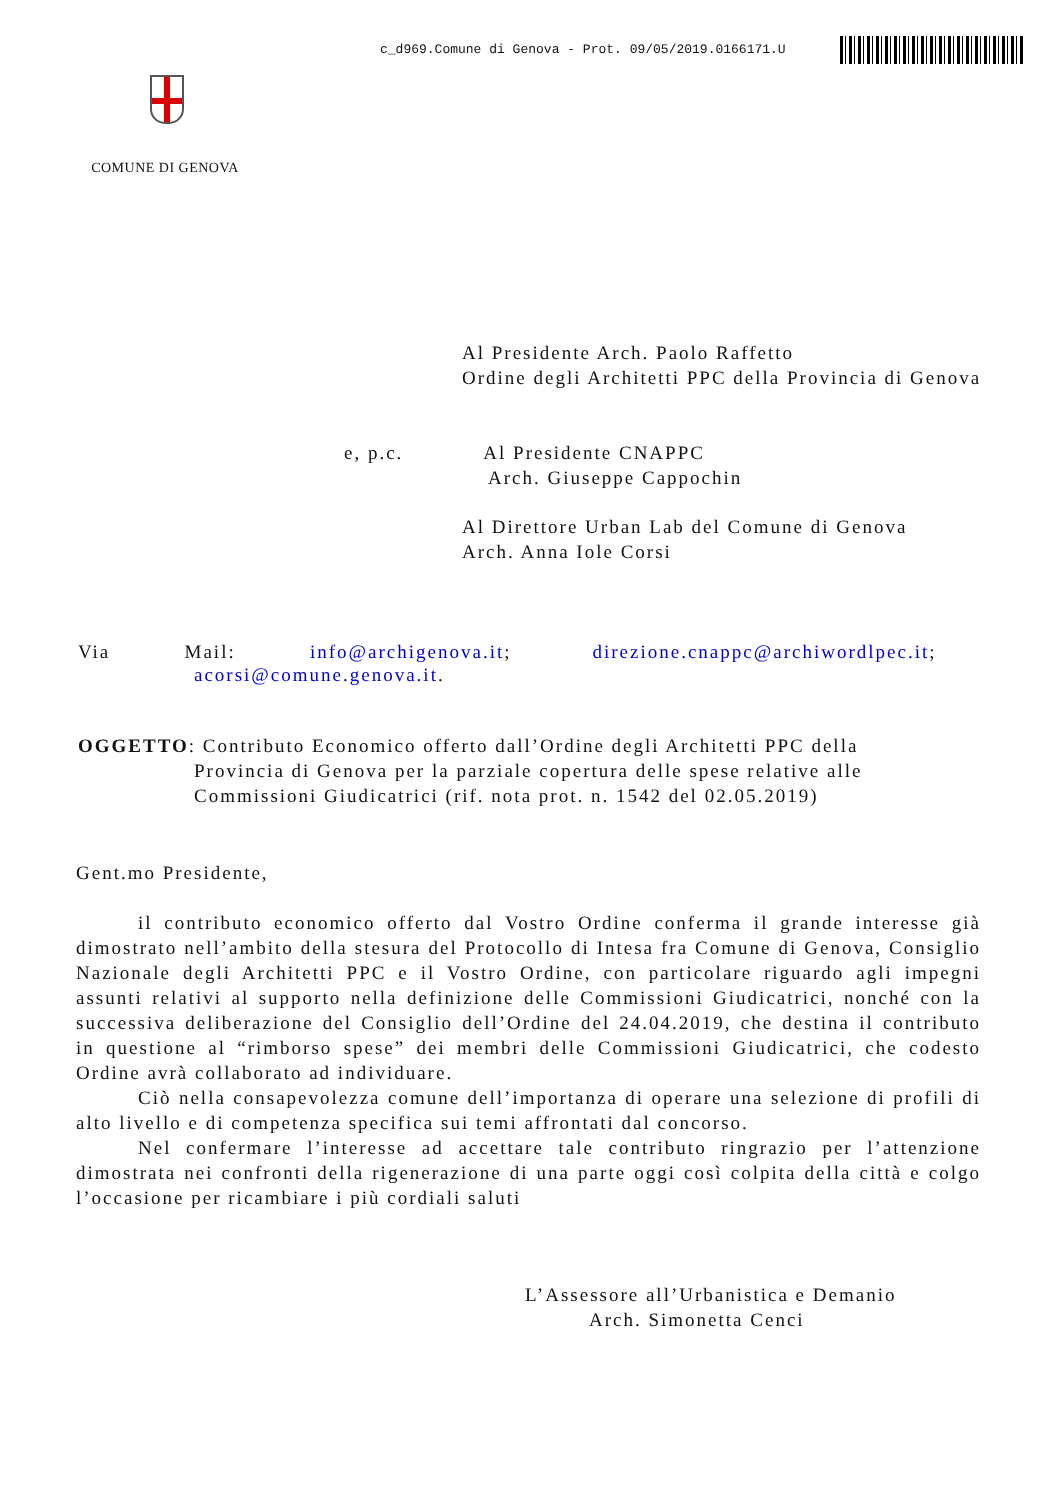c_d969.Comune di Genova - Prot. 09/05/2019.0166171.U
COMUNE DI GENOVA
Al Presidente Arch. Paolo Raffetto
Ordine degli Architetti PPC della Provincia di Genova
e, p.c. Al Presidente CNAPPC
Arch. Giuseppe Cappochin
Al Direttore Urban Lab del Comune di Genova
Arch. Anna Iole Corsi
Via Mail: info@archigenova.it; direzione.cnappc@archiwordlpec.it;
acorsi@comune.genova.it.
OGGETTO: Contributo Economico offerto dall’Ordine degli Architetti PPC della
Provincia di Genova per la parziale copertura delle spese relative alle
Commissioni Giudicatrici (rif. nota prot. n. 1542 del 02.05.2019)
Gent.mo Presidente,
il contributo economico offerto dal Vostro Ordine conferma il grande interesse già dimostrato nell’ambito della stesura del Protocollo di Intesa fra Comune di Genova, Consiglio Nazionale degli Architetti PPC e il Vostro Ordine, con particolare riguardo agli impegni assunti relativi al supporto nella definizione delle Commissioni Giudicatrici, nonché con la successiva deliberazione del Consiglio dell’Ordine del 24.04.2019, che destina il contributo in questione al “rimborso spese” dei membri delle Commissioni Giudicatrici, che codesto Ordine avrà collaborato ad individuare.
Ciò nella consapevolezza comune dell’importanza di operare una selezione di profili di alto livello e di competenza specifica sui temi affrontati dal concorso.
Nel confermare l’interesse ad accettare tale contributo ringrazio per l’attenzione dimostrata nei confronti della rigenerazione di una parte oggi così colpita della città e colgo l’occasione per ricambiare i più cordiali saluti
L’Assessore all’Urbanistica e Demanio
Arch. Simonetta Cenci